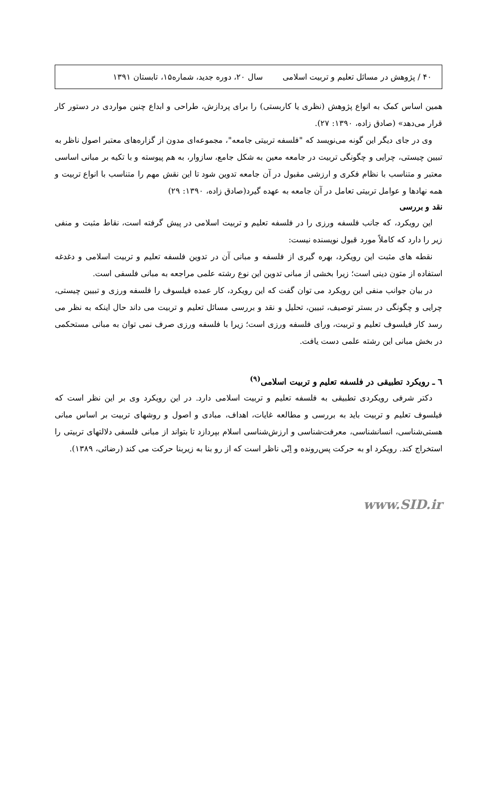۴۰ / پژوهش در مسائل تعلیم و تربیت اسلامی سال ۲۰، دوره جدید، شماره۱۵، تابستان ۱۳۹۱
همین اساس کمک به انواع پژوهش (نظری یا کاربستی) را برای پردازش، طراحی و ابداع چنین مواردی در دستور کار قرار می‌دهد» (صادق زاده، ۱۳۹۰: ۲۷).
وی در جای دیگر این گونه می‌نویسد که "فلسفه تربیتی جامعه"، مجموعه‌ای مدون از گزاره‌های معتبر اصول ناظر به تبیین چیستی، چرایی و چگونگی تربیت در جامعه معین به شکل جامع، سازوار، به هم پیوسته و با تکیه بر مبانی اساسی معتبر و متناسب با نظام فکری و ارزشی مقبول در آن جامعه تدوین شود تا این نقش مهم را متناسب با انواع تربیت و همه نهادها و عوامل تربیتی تعامل در آن جامعه به عهده گیرد(صادق زاده، ۱۳۹۰: ۲۹)
نقد و بررسی
این رویکرد، که جانب فلسفه ورزی را در فلسفه تعلیم و تربیت اسلامی در پیش گرفته است، نقاط مثبت و منفی زیر را دارد که کاملاً مورد قبول نویسنده نیست:
نقطه های مثبت این رویکرد، بهره گیری از فلسفه و مبانی آن در تدوین فلسفه تعلیم و تربیت اسلامی و دغدغه استفاده از متون دینی است؛ زیرا بخشی از مبانی تدوین این نوع رشته علمی مراجعه به مبانی فلسفی است.
در بیان جوانب منفی این رویکرد می توان گفت که این رویکرد، کار عمده فیلسوف را فلسفه ورزی و تبیین چیستی، چرایی و چگونگی در بستر توصیف، تبیین، تحلیل و نقد و بررسی مسائل تعلیم و تربیت می داند حال اینکه به نظر می رسد کار فیلسوف تعلیم و تربیت، ورای فلسفه ورزی است؛ زیرا با فلسفه ورزی صرف نمی توان به مبانی مستحکمی در بخش مبانی این رشته علمی دست یافت.
٦ ـ رویکرد تطبیقی در فلسفه تعلیم و تربیت اسلامی<sup>(۹)</sup>
دکتر شرفی رویکردی تطبیقی به فلسفه تعلیم و تربیت اسلامی دارد. در این رویکرد وی بر این نظر است که فیلسوف تعلیم و تربیت باید به بررسی و مطالعه غایات، اهداف، مبادی و اصول و روشهای تربیت بر اساس مبانی هستی‌شناسی، انسانشناسی، معرفت‌شناسی و ارزش‌شناسی اسلام بپردازد تا بتواند از مبانی فلسفی دلالتهای تربیتی را استخراج کند. رویکرد او به حرکت پس‌رونده و اِنّی ناظر است که از رو بنا به زیربنا حرکت می کند (رضائی، ۱۳۸۹).
www.SID.ir